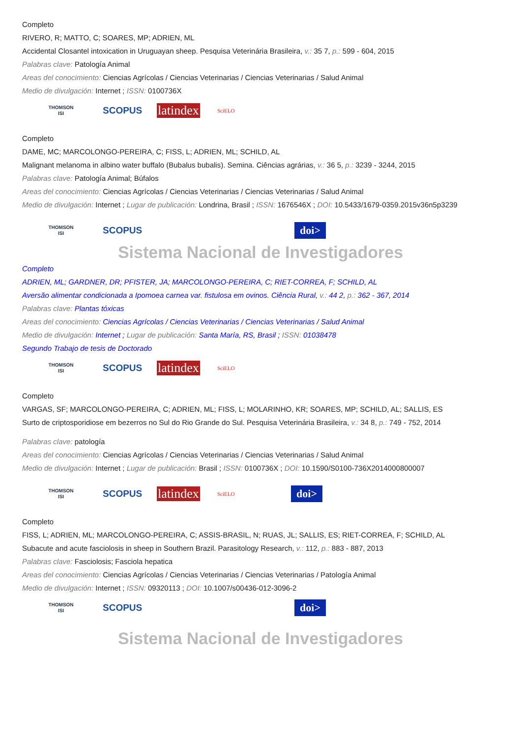Completo
RIVERO, R; MATTO, C; SOARES, MP; ADRIEN, ML
Accidental Closantel intoxication in Uruguayan sheep. Pesquisa Veterinária Brasileira, v.: 35 7, p.: 599 - 604, 2015
Palabras clave: Patología Animal
Areas del conocimiento: Ciencias Agrícolas / Ciencias Veterinarias / Ciencias Veterinarias / Salud Animal
Medio de divulgación: Internet ; ISSN: 0100736X
THOMSON
ISI
SCOPUS
latindex
SciELO
Completo
DAME, MC; MARCOLONGO-PEREIRA, C; FISS, L; ADRIEN, ML; SCHILD, AL
Malignant melanoma in albino water buffalo (Bubalus bubalis). Semina. Ciências agrárias, v.: 36 5, p.: 3239 - 3244, 2015
Palabras clave: Patología Animal; Búfalos
Areas del conocimiento: Ciencias Agrícolas / Ciencias Veterinarias / Ciencias Veterinarias / Salud Animal
Medio de divulgación: Internet ; Lugar de publicación: Londrina, Brasil ; ISSN: 1676546X ; DOI: 10.5433/1679-0359.2015v36n5p3239
THOMSON
ISI
SCOPUS
doi>
Sistema Nacional de Investigadores
Completo
ADRIEN, ML; GARDNER, DR; PFISTER, JA; MARCOLONGO-PEREIRA, C; RIET-CORREA, F; SCHILD, AL
Aversão alimentar condicionada a Ipomoea carnea var. fistulosa em ovinos. Ciência Rural, v.: 44 2, p.: 362 - 367, 2014
Palabras clave: Plantas tóxicas
Areas del conocimiento: Ciencias Agrícolas / Ciencias Veterinarias / Ciencias Veterinarias / Salud Animal
Medio de divulgación: Internet ; Lugar de publicación: Santa María, RS, Brasil ; ISSN: 01038478
Segundo Trabajo de tesis de Doctorado
THOMSON
ISI
SCOPUS
latindex
SciELO
Completo
VARGAS, SF; MARCOLONGO-PEREIRA, C; ADRIEN, ML; FISS, L; MOLARINHO, KR; SOARES, MP; SCHILD, AL; SALLIS, ES
Surto de criptosporidiose em bezerros no Sul do Rio Grande do Sul. Pesquisa Veterinária Brasileira, v.: 34 8, p.: 749 - 752, 2014
Palabras clave: patología
Areas del conocimiento: Ciencias Agrícolas / Ciencias Veterinarias / Ciencias Veterinarias / Salud Animal
Medio de divulgación: Internet ; Lugar de publicación: Brasil ; ISSN: 0100736X ; DOI: 10.1590/S0100-736X2014000800007
THOMSON
ISI
SCOPUS
latindex
SciELO
doi>
Completo
FISS, L; ADRIEN, ML; MARCOLONGO-PEREIRA, C; ASSIS-BRASIL, N; RUAS, JL; SALLIS, ES; RIET-CORREA, F; SCHILD, AL
Subacute and acute fasciolosis in sheep in Southern Brazil. Parasitology Research, v.: 112, p.: 883 - 887, 2013
Palabras clave: Fasciolosis; Fasciola hepatica
Areas del conocimiento: Ciencias Agrícolas / Ciencias Veterinarias / Ciencias Veterinarias / Patología Animal
Medio de divulgación: Internet ; ISSN: 09320113 ; DOI: 10.1007/s00436-012-3096-2
THOMSON
ISI
SCOPUS
doi>
Sistema Nacional de Investigadores